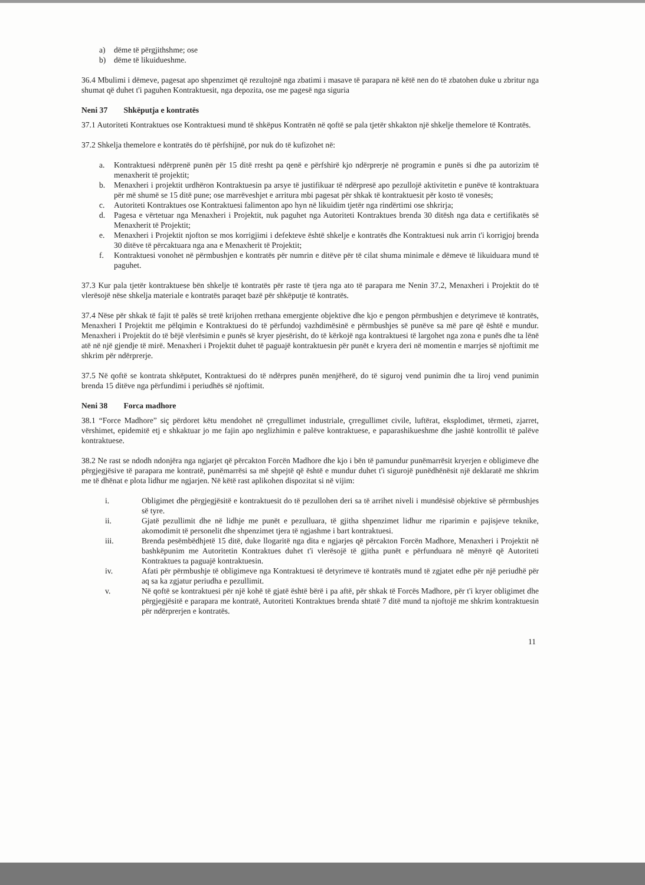a) dëme të përgjithshme; ose
b) dëme të likuidueshme.
36.4 Mbulimi i dëmeve, pagesat apo shpenzimet që rezultojnë nga zbatimi i masave të parapara në këtë nen do të zbatohen duke u zbritur nga shumat që duhet t'i paguhen Kontraktuesit, nga depozita, ose me pagesë nga siguria
Neni 37 Shkëputja e kontratës
37.1 Autoriteti Kontraktues ose Kontraktuesi mund të shkëpus Kontratën në qoftë se pala tjetër shkakton një shkelje themelore të Kontratës.
37.2 Shkelja themelore e kontratës do të përfshijnë, por nuk do të kufizohet në:
a. Kontraktuesi ndërprenë punën për 15 ditë rresht pa qenë e përfshirë kjo ndërprerje në programin e punës si dhe pa autorizim të menaxherit të projektit;
b. Menaxheri i projektit urdhëron Kontraktuesin pa arsye të justifikuar të ndërpresë apo pezullojë aktivitetin e punëve të kontraktuara për më shumë se 15 ditë pune; ose marrëveshjet e arritura mbi pagesat për shkak të kontraktuesit për kosto të vonesës;
c. Autoriteti Kontraktues ose Kontraktuesi falimenton apo hyn në likuidim tjetër nga rindërtimi ose shkrirja;
d. Pagesa e vërtetuar nga Menaxheri i Projektit, nuk paguhet nga Autoriteti Kontraktues brenda 30 ditësh nga data e certifikatës së Menaxherit të Projektit;
e. Menaxheri i Projektit njofton se mos korrigjimi i defekteve është shkelje e kontratës dhe Kontraktuesi nuk arrin t'i korrigjoj brenda 30 ditëve të përcaktuara nga ana e Menaxherit të Projektit;
f. Kontraktuesi vonohet në përmbushjen e kontratës për numrin e ditëve për të cilat shuma minimale e dëmeve të likuiduara mund të paguhet.
37.3 Kur pala tjetër kontraktuese bën shkelje të kontratës për raste të tjera nga ato të parapara me Nenin 37.2, Menaxheri i Projektit do të vlerësojë nëse shkelja materiale e kontratës paraqet bazë për shkëputje të kontratës.
37.4 Nëse për shkak të fajit të palës së tretë krijohen rrethana emergjente objektive dhe kjo e pengon përmbushjen e detyrimeve të kontratës, Menaxheri I Projektit me pëlqimin e Kontraktuesi do të përfundoj vazhdimësinë e përmbushjes së punëve sa më pare që është e mundur. Menaxheri i Projektit do të bëjë vlerësimin e punës së kryer pjesërisht, do të kërkojë nga kontraktuesi të largohet nga zona e punës dhe ta lënë atë në një gjendje të mirë. Menaxheri i Projektit duhet të paguajë kontraktuesin për punët e kryera deri në momentin e marrjes së njoftimit me shkrim për ndërprerje.
37.5 Në qoftë se kontrata shkëputet, Kontraktuesi do të ndërpres punën menjëherë, do të siguroj vend punimin dhe ta liroj vend punimin brenda 15 ditëve nga përfundimi i periudhës së njoftimit.
Neni 38 Forca madhore
38.1 “Force Madhore” siç përdoret këtu mendohet në çrregullimet industriale, çrregullimet civile, luftërat, eksplodimet, tërmeti, zjarret, vërshimet, epidemitë etj e shkaktuar jo me fajin apo neglizhimin e palëve kontraktuese, e paparashikueshme dhe jashtë kontrollit të palëve kontraktuese.
38.2 Ne rast se ndodh ndonjëra nga ngjarjet që përcakton Forcën Madhore dhe kjo i bën të pamundur punëmarrësit kryerjen e obligimeve dhe përgjegjësive të parapara me kontratë, punëmarrësi sa më shpejtë që është e mundur duhet t'i sigurojë punëdhënësit një deklaratë me shkrim me të dhënat e plota lidhur me ngjarjen. Në këtë rast aplikohen dispozitat si në vijim:
i. Obligimet dhe përgjegjësitë e kontraktuesit do të pezullohen deri sa të arrihet niveli i mundësisë objektive së përmbushjes së tyre.
ii. Gjatë pezullimit dhe në lidhje me punët e pezulluara, të gjitha shpenzimet lidhur me riparimin e pajisjeve teknike, akomodimit të personelit dhe shpenzimet tjera të ngjashme i bart kontraktuesi.
iii. Brenda pesëmbëdhjetë 15 ditë, duke llogaritë nga dita e ngjarjes që përcakton Forcën Madhore, Menaxheri i Projektit në bashkëpunim me Autoritetin Kontraktues duhet t'i vlerësojë të gjitha punët e përfunduara në mënyrë që Autoriteti Kontraktues ta paguajë kontraktuesin.
iv. Afati për përmbushje të obligimeve nga Kontraktuesi të detyrimeve të kontratës mund të zgjatet edhe për një periudhë për aq sa ka zgjatur periudha e pezullimit.
v. Në qoftë se kontraktuesi për një kohë të gjatë është bërë i pa aftë, për shkak të Forcës Madhore, për t'i kryer obligimet dhe përgjegjësitë e parapara me kontratë, Autoriteti Kontraktues brenda shtatë 7 ditë mund ta njoftojë me shkrim kontraktuesin për ndërprerjen e kontratës.
11